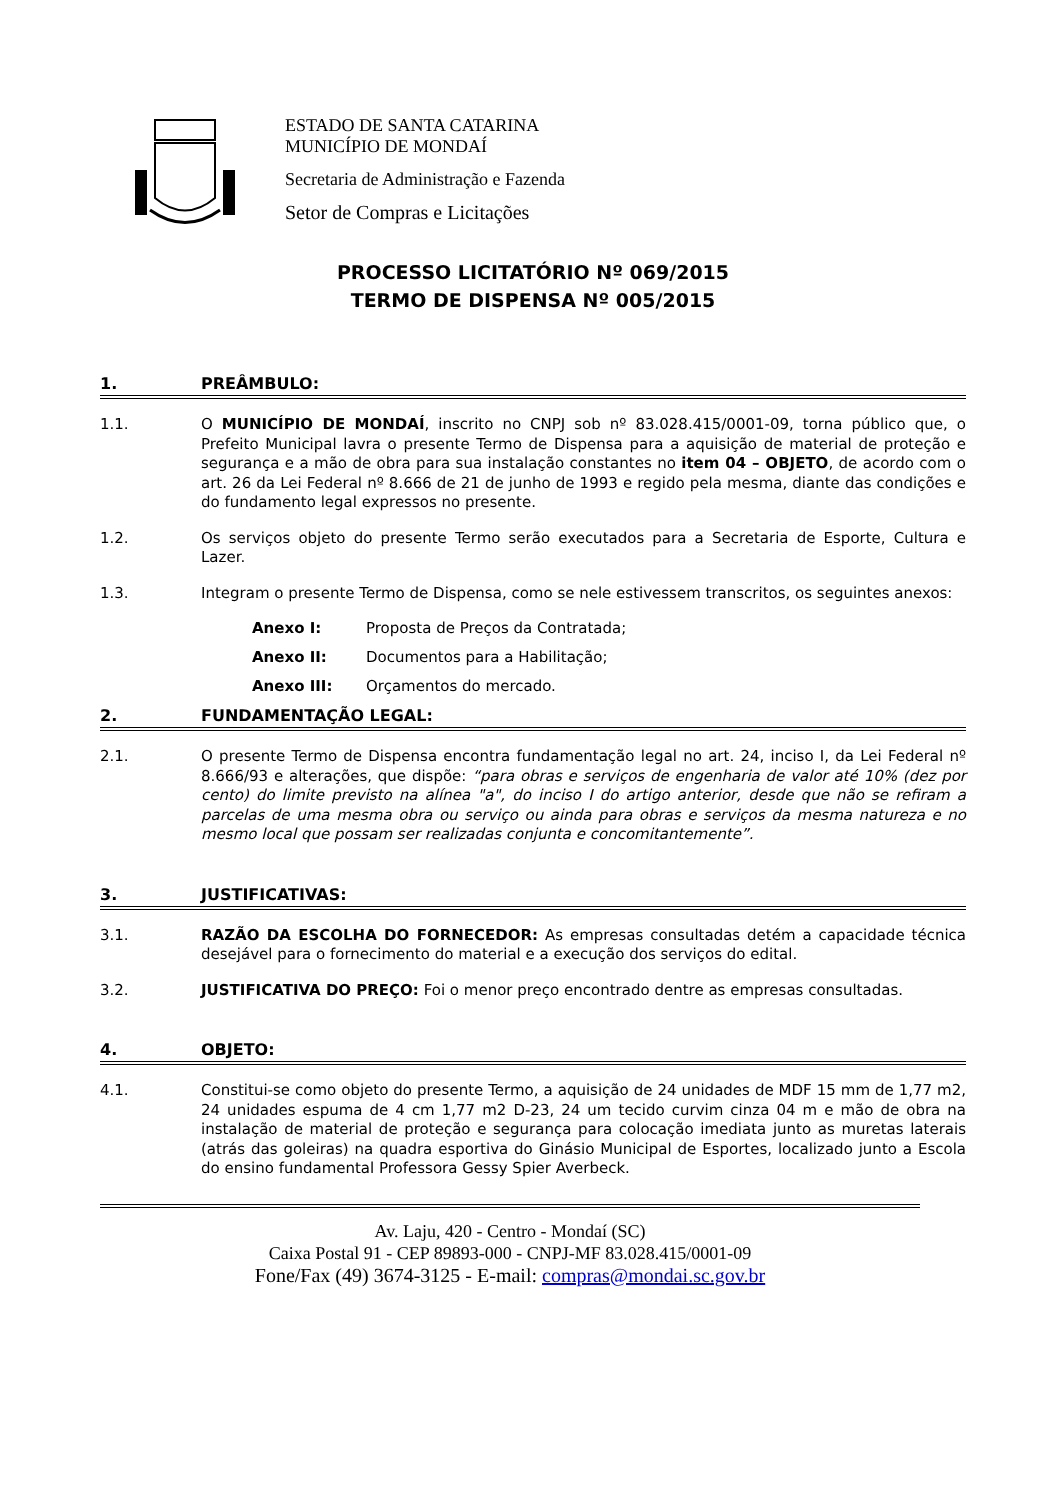ESTADO DE SANTA CATARINA
MUNICÍPIO DE MONDAÍ
Secretaria de Administração e Fazenda
Setor de Compras e Licitações
PROCESSO LICITATÓRIO Nº 069/2015
TERMO DE DISPENSA Nº 005/2015
1. PREÂMBULO:
1.1. O MUNICÍPIO DE MONDAÍ, inscrito no CNPJ sob nº 83.028.415/0001-09, torna público que, o Prefeito Municipal lavra o presente Termo de Dispensa para a aquisição de material de proteção e segurança e a mão de obra para sua instalação constantes no item 04 – OBJETO, de acordo com o art. 26 da Lei Federal nº 8.666 de 21 de junho de 1993 e regido pela mesma, diante das condições e do fundamento legal expressos no presente.
1.2. Os serviços objeto do presente Termo serão executados para a Secretaria de Esporte, Cultura e Lazer.
1.3. Integram o presente Termo de Dispensa, como se nele estivessem transcritos, os seguintes anexos:
Anexo I: Proposta de Preços da Contratada;
Anexo II: Documentos para a Habilitação;
Anexo III: Orçamentos do mercado.
2. FUNDAMENTAÇÃO LEGAL:
2.1. O presente Termo de Dispensa encontra fundamentação legal no art. 24, inciso I, da Lei Federal nº 8.666/93 e alterações, que dispõe: “para obras e serviços de engenharia de valor até 10% (dez por cento) do limite previsto na alínea "a", do inciso I do artigo anterior, desde que não se refiram a parcelas de uma mesma obra ou serviço ou ainda para obras e serviços da mesma natureza e no mesmo local que possam ser realizadas conjunta e concomitantemente”.
3. JUSTIFICATIVAS:
3.1. RAZÃO DA ESCOLHA DO FORNECEDOR: As empresas consultadas detém a capacidade técnica desejável para o fornecimento do material e a execução dos serviços do edital.
3.2. JUSTIFICATIVA DO PREÇO: Foi o menor preço encontrado dentre as empresas consultadas.
4. OBJETO:
4.1. Constitui-se como objeto do presente Termo, a aquisição de 24 unidades de MDF 15 mm de 1,77 m2, 24 unidades espuma de 4 cm 1,77 m2 D-23, 24 um tecido curvim cinza 04 m e mão de obra na instalação de material de proteção e segurança para colocação imediata junto as muretas laterais (atrás das goleiras) na quadra esportiva do Ginásio Municipal de Esportes, localizado junto a Escola do ensino fundamental Professora Gessy Spier Averbeck.
Av. Laju, 420 - Centro - Mondaí (SC)
Caixa Postal 91 - CEP 89893-000 - CNPJ-MF 83.028.415/0001-09
Fone/Fax (49) 3674-3125 - E-mail: compras@mondai.sc.gov.br